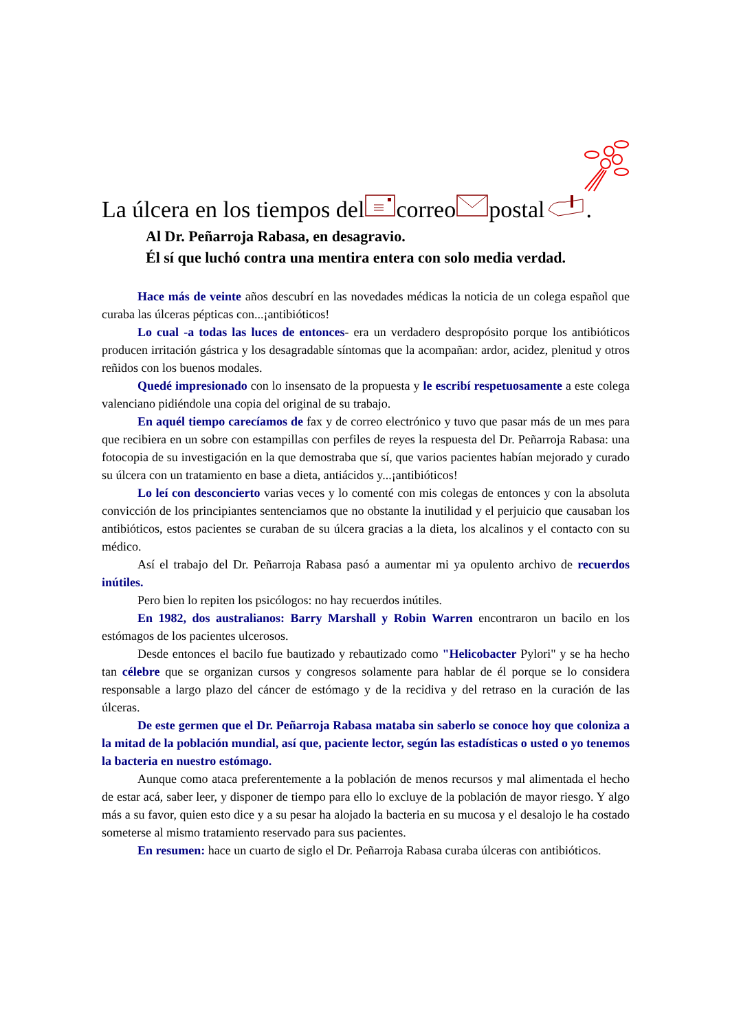La úlcera en los tiempos delcorreopostal.
Al Dr. Peñarroja Rabasa, en desagravio.
Él sí que luchó contra una mentira entera con solo media verdad.
Hace más de veinte años descubrí en las novedades médicas la noticia de un colega español que curaba las úlceras pépticas con...¡antibióticos!
Lo cual -a todas las luces de entonces- era un verdadero despropósito porque los antibióticos producen irritación gástrica y los desagradable síntomas que la acompañan: ardor, acidez, plenitud y otros reñidos con los buenos modales.
Quedé impresionado con lo insensato de la propuesta y le escribí respetuosamente a este colega valenciano pidiéndole una copia del original de su trabajo.
En aquél tiempo carecíamos de fax y de correo electrónico y tuvo que pasar más de un mes para que recibiera en un sobre con estampillas con perfiles de reyes la respuesta del Dr. Peñarroja Rabasa: una fotocopia de su investigación en la que demostraba que sí, que varios pacientes habían mejorado y curado su úlcera con un tratamiento en base a dieta, antiácidos y...¡antibióticos!
Lo leí con desconcierto varias veces y lo comenté con mis colegas de entonces y con la absoluta convicción de los principiantes sentenciamos que no obstante la inutilidad y el perjuicio que causaban los antibióticos, estos pacientes se curaban de su úlcera gracias a la dieta, los alcalinos y el contacto con su médico.
Así el trabajo del Dr. Peñarroja Rabasa pasó a aumentar mi ya opulento archivo de recuerdos inútiles.
Pero bien lo repiten los psicólogos: no hay recuerdos inútiles.
En 1982, dos australianos: Barry Marshall y Robin Warren encontraron un bacilo en los estómagos de los pacientes ulcerosos.
Desde entonces el bacilo fue bautizado y rebautizado como "Helicobacter Pylori" y se ha hecho tan célebre que se organizan cursos y congresos solamente para hablar de él porque se lo considera responsable a largo plazo del cáncer de estómago y de la recidiva y del retraso en la curación de las úlceras.
De este germen que el Dr. Peñarroja Rabasa mataba sin saberlo se conoce hoy que coloniza a la mitad de la población mundial, así que, paciente lector, según las estadísticas o usted o yo tenemos la bacteria en nuestro estómago.
Aunque como ataca preferentemente a la población de menos recursos y mal alimentada el hecho de estar acá, saber leer, y disponer de tiempo para ello lo excluye de la población de mayor riesgo. Y algo más a su favor, quien esto dice y a su pesar ha alojado la bacteria en su mucosa y el desalojo le ha costado someterse al mismo tratamiento reservado para sus pacientes.
En resumen: hace un cuarto de siglo el Dr. Peñarroja Rabasa curaba úlceras con antibióticos.